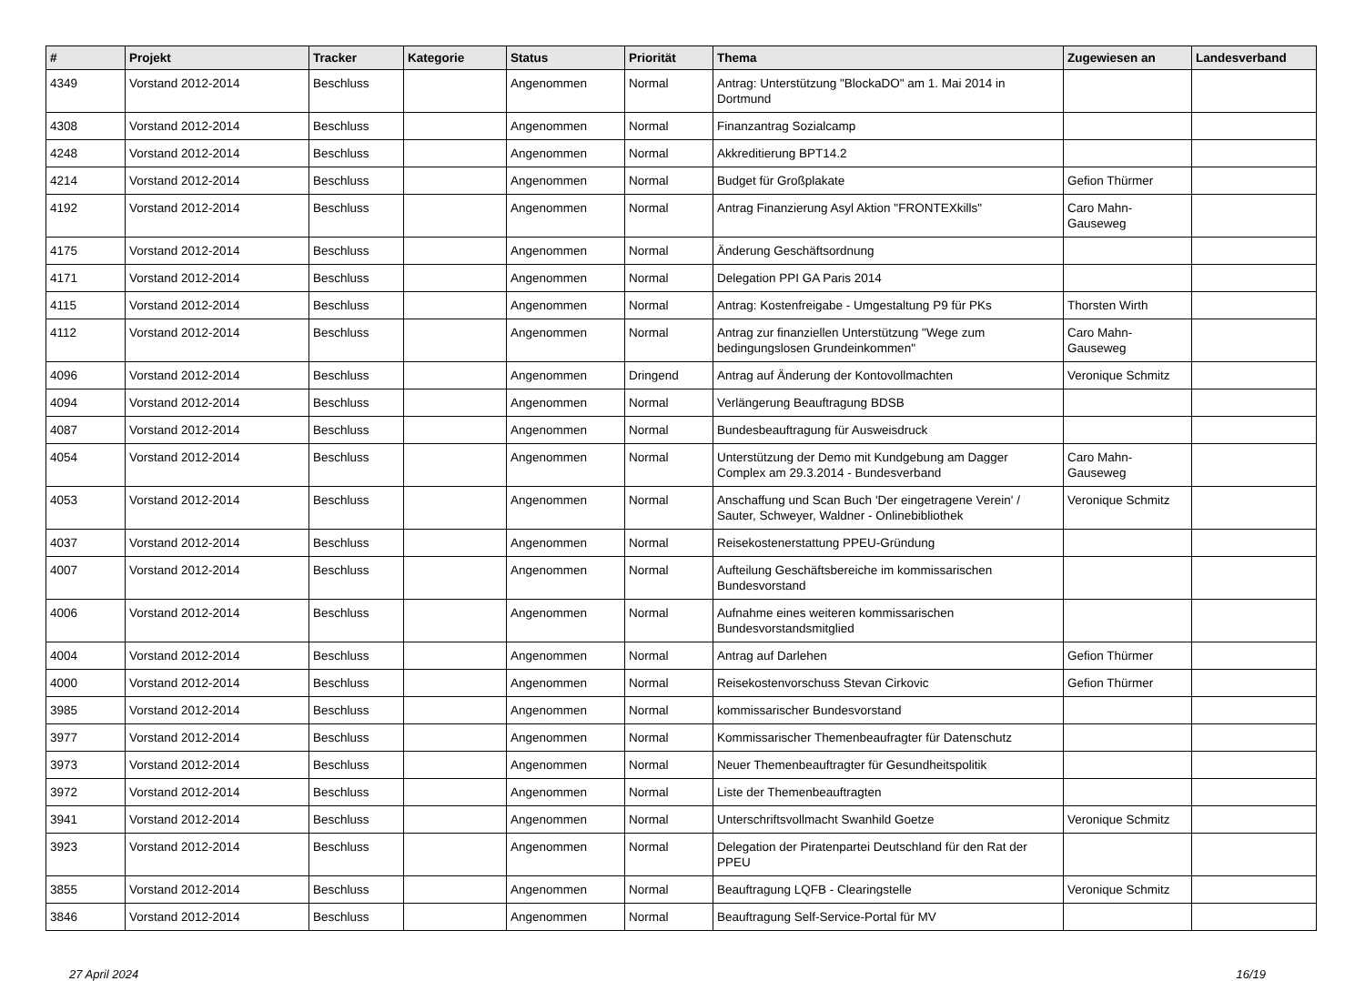| # | Projekt | Tracker | Kategorie | Status | Priorität | Thema | Zugewiesen an | Landesverband |
| --- | --- | --- | --- | --- | --- | --- | --- | --- |
| 4349 | Vorstand 2012-2014 | Beschluss | | Angenommen | Normal | Antrag: Unterstützung "BlockaDO" am 1. Mai 2014 in Dortmund | | |
| 4308 | Vorstand 2012-2014 | Beschluss | | Angenommen | Normal | Finanzantrag Sozialcamp | | |
| 4248 | Vorstand 2012-2014 | Beschluss | | Angenommen | Normal | Akkreditierung BPT14.2 | | |
| 4214 | Vorstand 2012-2014 | Beschluss | | Angenommen | Normal | Budget für Großplakate | Gefion Thürmer | |
| 4192 | Vorstand 2012-2014 | Beschluss | | Angenommen | Normal | Antrag Finanzierung Asyl Aktion "FRONTEXkills" | Caro Mahn-Gauseweg | |
| 4175 | Vorstand 2012-2014 | Beschluss | | Angenommen | Normal | Änderung Geschäftsordnung | | |
| 4171 | Vorstand 2012-2014 | Beschluss | | Angenommen | Normal | Delegation PPI GA Paris 2014 | | |
| 4115 | Vorstand 2012-2014 | Beschluss | | Angenommen | Normal | Antrag: Kostenfreigabe - Umgestaltung P9 für PKs | Thorsten Wirth | |
| 4112 | Vorstand 2012-2014 | Beschluss | | Angenommen | Normal | Antrag zur finanziellen Unterstützung "Wege zum bedingungslosen Grundeinkommen" | Caro Mahn-Gauseweg | |
| 4096 | Vorstand 2012-2014 | Beschluss | | Angenommen | Dringend | Antrag auf Änderung der Kontovollmachten | Veronique Schmitz | |
| 4094 | Vorstand 2012-2014 | Beschluss | | Angenommen | Normal | Verlängerung Beauftragung BDSB | | |
| 4087 | Vorstand 2012-2014 | Beschluss | | Angenommen | Normal | Bundesbeauftragung für Ausweisdruck | | |
| 4054 | Vorstand 2012-2014 | Beschluss | | Angenommen | Normal | Unterstützung der Demo mit Kundgebung am Dagger Complex am 29.3.2014 - Bundesverband | Caro Mahn-Gauseweg | |
| 4053 | Vorstand 2012-2014 | Beschluss | | Angenommen | Normal | Anschaffung und Scan Buch 'Der eingetragene Verein' / Sauter, Schweyer, Waldner - Onlinebibliothek | Veronique Schmitz | |
| 4037 | Vorstand 2012-2014 | Beschluss | | Angenommen | Normal | Reisekostenerstattung PPEU-Gründung | | |
| 4007 | Vorstand 2012-2014 | Beschluss | | Angenommen | Normal | Aufteilung Geschäftsbereiche im kommissarischen Bundesvorstand | | |
| 4006 | Vorstand 2012-2014 | Beschluss | | Angenommen | Normal | Aufnahme eines weiteren kommissarischen Bundesvorstandsmitglied | | |
| 4004 | Vorstand 2012-2014 | Beschluss | | Angenommen | Normal | Antrag auf Darlehen | Gefion Thürmer | |
| 4000 | Vorstand 2012-2014 | Beschluss | | Angenommen | Normal | Reisekostenvorschuss Stevan Cirkovic | Gefion Thürmer | |
| 3985 | Vorstand 2012-2014 | Beschluss | | Angenommen | Normal | kommissarischer Bundesvorstand | | |
| 3977 | Vorstand 2012-2014 | Beschluss | | Angenommen | Normal | Kommissarischer Themenbeaufragter für Datenschutz | | |
| 3973 | Vorstand 2012-2014 | Beschluss | | Angenommen | Normal | Neuer Themenbeauftragter für Gesundheitspolitik | | |
| 3972 | Vorstand 2012-2014 | Beschluss | | Angenommen | Normal | Liste der Themenbeauftragten | | |
| 3941 | Vorstand 2012-2014 | Beschluss | | Angenommen | Normal | Unterschriftsvollmacht Swanhild Goetze | Veronique Schmitz | |
| 3923 | Vorstand 2012-2014 | Beschluss | | Angenommen | Normal | Delegation der Piratenpartei Deutschland für den Rat der PPEU | | |
| 3855 | Vorstand 2012-2014 | Beschluss | | Angenommen | Normal | Beauftragung LQFB - Clearingstelle | Veronique Schmitz | |
| 3846 | Vorstand 2012-2014 | Beschluss | | Angenommen | Normal | Beauftragung Self-Service-Portal für MV | | |
27 April 2024 16/19